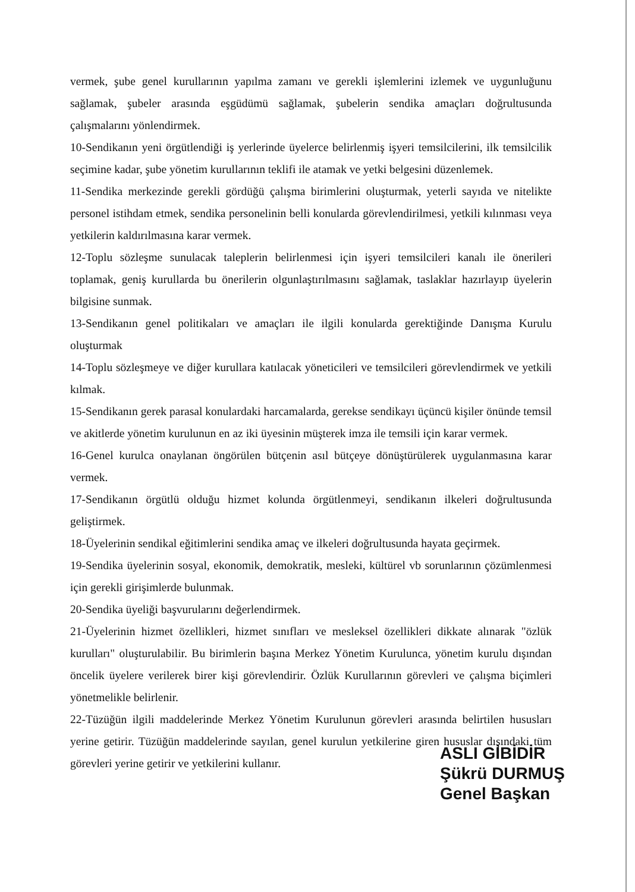vermek, şube genel kurullarının yapılma zamanı ve gerekli işlemlerini izlemek ve uygunluğunu sağlamak, şubeler arasında eşgüdümü sağlamak, şubelerin sendika amaçları doğrultusunda çalışmalarını yönlendirmek.
10-Sendikanın yeni örgütlendiği iş yerlerinde üyelerce belirlenmiş işyeri temsilcilerini, ilk temsilcilik seçimine kadar, şube yönetim kurullarının teklifi ile atamak ve yetki belgesini düzenlemek.
11-Sendika merkezinde gerekli gördüğü çalışma birimlerini oluşturmak, yeterli sayıda ve nitelikte personel istihdam etmek, sendika personelinin belli konularda görevlendirilmesi, yetkili kılınması veya yetkilerin kaldırılmasına karar vermek.
12-Toplu sözleşme sunulacak taleplerin belirlenmesi için işyeri temsilcileri kanalı ile önerileri toplamak, geniş kurullarda bu önerilerin olgunlaştırılmasını sağlamak, taslaklar hazırlayıp üyelerin bilgisine sunmak.
13-Sendikanın genel politikaları ve amaçları ile ilgili konularda gerektiğinde Danışma Kurulu oluşturmak
14-Toplu sözleşmeye ve diğer kurullara katılacak yöneticileri ve temsilcileri görevlendirmek ve yetkili kılmak.
15-Sendikanın gerek parasal konulardaki harcamalarda, gerekse sendikayı üçüncü kişiler önünde temsil ve akitlerde yönetim kurulunun en az iki üyesinin müşterek imza ile temsili için karar vermek.
16-Genel kurulca onaylanan öngörülen bütçenin asıl bütçeye dönüştürülerek uygulanmasına karar vermek.
17-Sendikanın örgütlü olduğu hizmet kolunda örgütlenmeyi, sendikanın ilkeleri doğrultusunda geliştirmek.
18-Üyelerinin sendikal eğitimlerini sendika amaç ve ilkeleri doğrultusunda hayata geçirmek.
19-Sendika üyelerinin sosyal, ekonomik, demokratik, mesleki, kültürel vb sorunlarının çözümlenmesi için gerekli girişimlerde bulunmak.
20-Sendika üyeliği başvurularını değerlendirmek.
21-Üyelerinin hizmet özellikleri, hizmet sınıfları ve mesleksel özellikleri dikkate alınarak "özlük kurulları" oluşturulabilir. Bu birimlerin başına Merkez Yönetim Kurulunca, yönetim kurulu dışından öncelik üyelere verilerek birer kişi görevlendirir. Özlük Kurullarının görevleri ve çalışma biçimleri yönetmelikle belirlenir.
22-Tüzüğün ilgili maddelerinde Merkez Yönetim Kurulunun görevleri arasında belirtilen hususları yerine getirir. Tüzüğün maddelerinde sayılan, genel kurulun yetkilerine giren hususlar dışındaki tüm görevleri yerine getirir ve yetkilerini kullanır.
ASLI GİBİDİR
Şükrü DURMUŞ
Genel Başkan